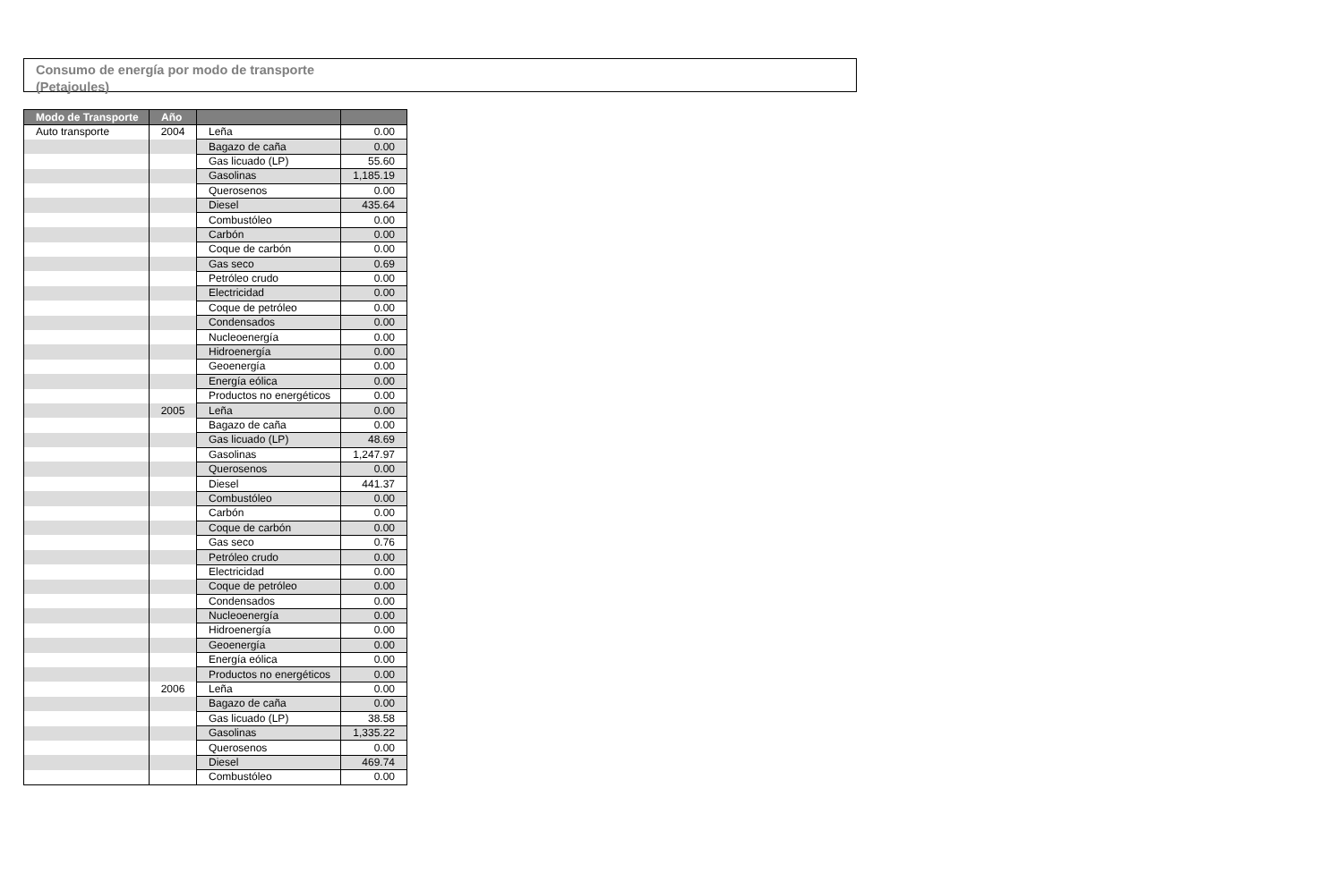Consumo de energía por modo de transporte
(Petajoules)
| Modo de Transporte | Año | | |
| --- | --- | --- | --- |
| Auto transporte | 2004 | Leña | 0.00 |
| | | Bagazo de caña | 0.00 |
| | | Gas licuado (LP) | 55.60 |
| | | Gasolinas | 1,185.19 |
| | | Querosenos | 0.00 |
| | | Diesel | 435.64 |
| | | Combustóleo | 0.00 |
| | | Carbón | 0.00 |
| | | Coque de carbón | 0.00 |
| | | Gas seco | 0.69 |
| | | Petróleo crudo | 0.00 |
| | | Electricidad | 0.00 |
| | | Coque de petróleo | 0.00 |
| | | Condensados | 0.00 |
| | | Nucleoenergía | 0.00 |
| | | Hidroenergía | 0.00 |
| | | Geoenergía | 0.00 |
| | | Energía eólica | 0.00 |
| | | Productos no energéticos | 0.00 |
| | 2005 | Leña | 0.00 |
| | | Bagazo de caña | 0.00 |
| | | Gas licuado (LP) | 48.69 |
| | | Gasolinas | 1,247.97 |
| | | Querosenos | 0.00 |
| | | Diesel | 441.37 |
| | | Combustóleo | 0.00 |
| | | Carbón | 0.00 |
| | | Coque de carbón | 0.00 |
| | | Gas seco | 0.76 |
| | | Petróleo crudo | 0.00 |
| | | Electricidad | 0.00 |
| | | Coque de petróleo | 0.00 |
| | | Condensados | 0.00 |
| | | Nucleoenergía | 0.00 |
| | | Hidroenergía | 0.00 |
| | | Geoenergía | 0.00 |
| | | Energía eólica | 0.00 |
| | | Productos no energéticos | 0.00 |
| | 2006 | Leña | 0.00 |
| | | Bagazo de caña | 0.00 |
| | | Gas licuado (LP) | 38.58 |
| | | Gasolinas | 1,335.22 |
| | | Querosenos | 0.00 |
| | | Diesel | 469.74 |
| | | Combustóleo | 0.00 |